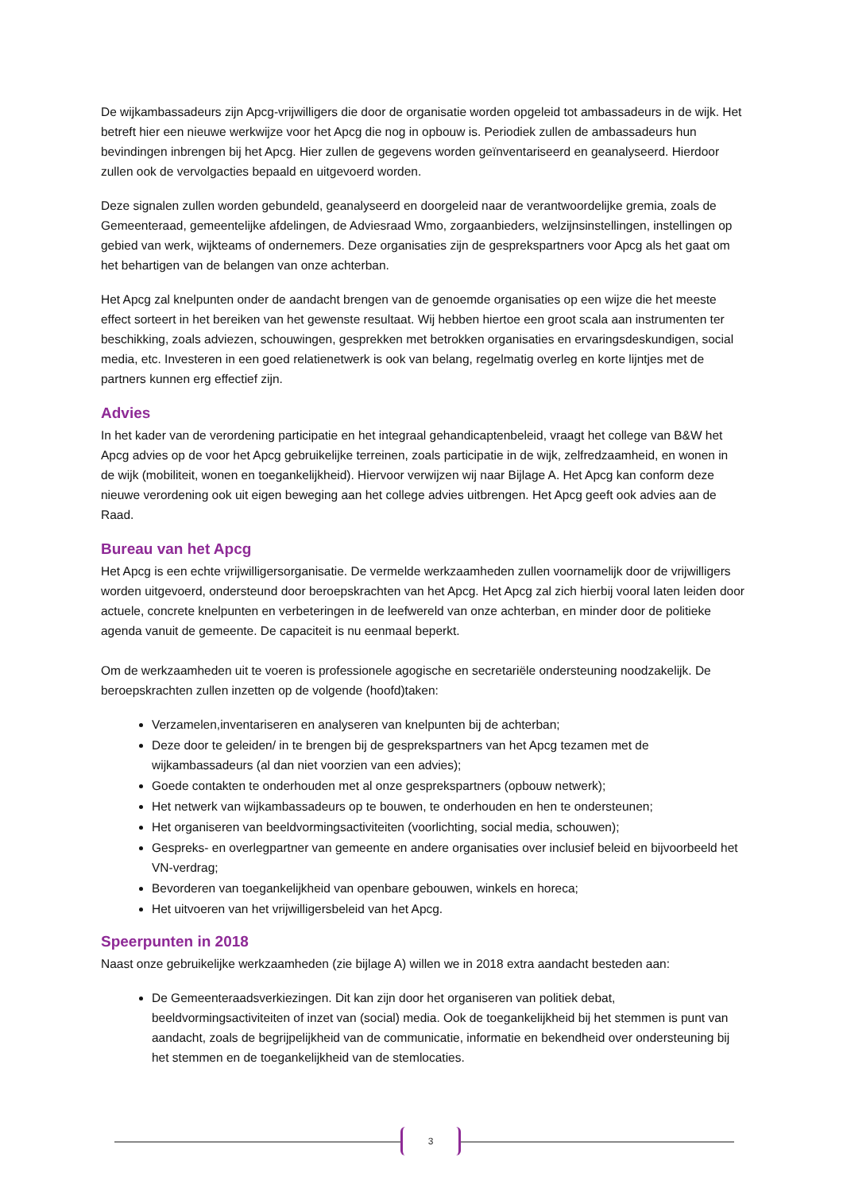De wijkambassadeurs zijn Apcg-vrijwilligers die door de organisatie worden opgeleid tot ambassadeurs in de wijk. Het betreft hier een nieuwe werkwijze voor het Apcg die nog in opbouw is. Periodiek zullen de ambassadeurs hun bevindingen inbrengen bij het Apcg. Hier zullen de gegevens worden geïnventariseerd en geanalyseerd. Hierdoor zullen ook de vervolgacties bepaald en uitgevoerd worden.
Deze signalen zullen worden gebundeld, geanalyseerd en doorgeleid naar de verantwoordelijke gremia, zoals de Gemeenteraad, gemeentelijke afdelingen, de Adviesraad Wmo, zorgaanbieders, welzijnsinstellingen, instellingen op gebied van werk, wijkteams of ondernemers. Deze organisaties zijn de gesprekspartners voor Apcg als het gaat om het behartigen van de belangen van onze achterban.
Het Apcg zal knelpunten onder de aandacht brengen van de genoemde organisaties op een wijze die het meeste effect sorteert in het bereiken van het gewenste resultaat. Wij hebben hiertoe een groot scala aan instrumenten ter beschikking, zoals adviezen, schouwingen, gesprekken met betrokken organisaties en ervaringsdeskundigen, social media, etc. Investeren in een goed relatienetwerk is ook van belang, regelmatig overleg en korte lijntjes met de partners kunnen erg effectief zijn.
Advies
In het kader van de verordening participatie en het integraal gehandicaptenbeleid, vraagt het college van B&W het Apcg advies op de voor het Apcg gebruikelijke terreinen, zoals participatie in de wijk, zelfredzaamheid, en wonen in de wijk (mobiliteit, wonen en toegankelijkheid). Hiervoor verwijzen wij naar Bijlage A. Het Apcg kan conform deze nieuwe verordening ook uit eigen beweging aan het college advies uitbrengen. Het Apcg geeft ook advies aan de Raad.
Bureau van het Apcg
Het Apcg is een echte vrijwilligersorganisatie. De vermelde werkzaamheden zullen voornamelijk door de vrijwilligers worden uitgevoerd, ondersteund door beroepskrachten van het Apcg. Het Apcg zal zich hierbij vooral laten leiden door actuele, concrete knelpunten en verbeteringen in de leefwereld van onze achterban, en minder door de politieke agenda vanuit de gemeente. De capaciteit is nu eenmaal beperkt.
Om de werkzaamheden uit te voeren is professionele agogische en secretariële ondersteuning noodzakelijk. De beroepskrachten zullen inzetten op de volgende (hoofd)taken:
Verzamelen,inventariseren en analyseren van knelpunten bij de achterban;
Deze door te geleiden/ in te brengen bij de gesprekspartners van het Apcg tezamen met de wijkambassadeurs (al dan niet voorzien van een advies);
Goede contakten te onderhouden met al onze gesprekspartners (opbouw netwerk);
Het netwerk van wijkambassadeurs op te bouwen, te onderhouden en hen te ondersteunen;
Het organiseren van beeldvormingsactiviteiten (voorlichting, social media, schouwen);
Gespreks- en overlegpartner van gemeente en andere organisaties over inclusief beleid en bijvoorbeeld het VN-verdrag;
Bevorderen van toegankelijkheid van openbare gebouwen, winkels en horeca;
Het uitvoeren van het vrijwilligersbeleid van het Apcg.
Speerpunten in 2018
Naast onze gebruikelijke werkzaamheden (zie bijlage A) willen we in 2018 extra aandacht besteden aan:
De Gemeenteraadsverkiezingen. Dit kan zijn door het organiseren van politiek debat, beeldvormingsactiviteiten of inzet van (social) media. Ook de toegankelijkheid bij het stemmen is punt van aandacht, zoals de begrijpelijkheid van de communicatie, informatie en bekendheid over ondersteuning bij het stemmen en de toegankelijkheid van de stemlocaties.
3